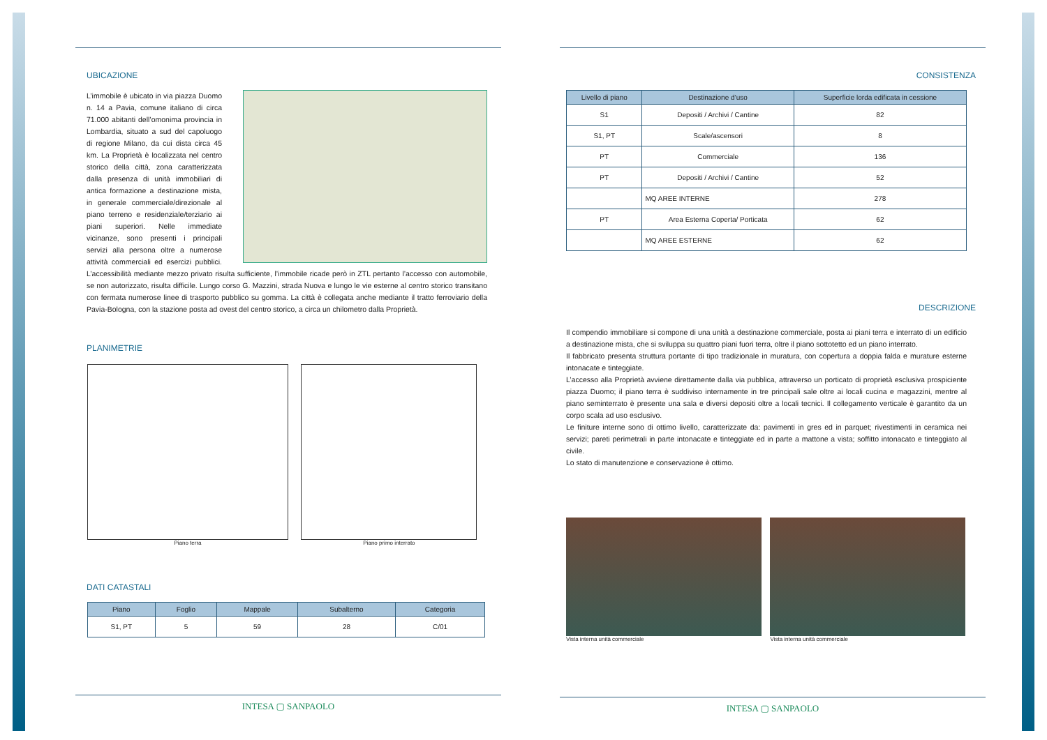UBICAZIONE
L’immobile è ubicato in via piazza Duomo n. 14 a Pavia, comune italiano di circa 71.000 abitanti dell’omonima provincia in Lombardia, situato a sud del capoluogo di regione Milano, da cui dista circa 45 km. La Proprietà è localizzata nel centro storico della città, zona caratterizzata dalla presenza di unità immobiliari di antica formazione a destinazione mista, in generale commerciale/direzionale al piano terreno e residenziale/terziario ai piani superiori. Nelle immediate vicinanze, sono presenti i principali servizi alla persona oltre a numerose attività commerciali ed esercizi pubblici. L’accessibilità mediante mezzo privato risulta sufficiente, l’immobile ricade però in ZTL pertanto l’accesso con automobile, se non autorizzato, risulta difficile. Lungo corso G. Mazzini, strada Nuova e lungo le vie esterne al centro storico transitano con fermata numerose linee di trasporto pubblico su gomma. La città è collegata anche mediante il tratto ferroviario della Pavia-Bologna, con la stazione posta ad ovest del centro storico, a circa un chilometro dalla Proprietà.
PLANIMETRIE
Piano terra Piano primo interrato
DATI CATASTALI
| Piano | Foglio | Mappale | Subalterno | Categoria |
| --- | --- | --- | --- | --- |
| S1, PT | 5 | 59 | 28 | C/01 |
INTESA ▢ SANPAOLO
CONSISTENZA
| Livello di piano | Destinazione d’uso | Superficie lorda edificata in cessione |
| --- | --- | --- |
| S1 | Depositi / Archivi / Cantine | 82 |
| S1, PT | Scale/ascensori | 8 |
| PT | Commerciale | 136 |
| PT | Depositi / Archivi / Cantine | 52 |
| | MQ AREE INTERNE | 278 |
| PT | Area Esterna Coperta/ Porticata | 62 |
| | MQ AREE ESTERNE | 62 |
DESCRIZIONE
Il compendio immobiliare si compone di una unità a destinazione commerciale, posta ai piani terra e interrato di un edificio a destinazione mista, che si sviluppa su quattro piani fuori terra, oltre il piano sottotetto ed un piano interrato.
Il fabbricato presenta struttura portante di tipo tradizionale in muratura, con copertura a doppia falda e murature esterne intonacate e tinteggiate.
L’accesso alla Proprietà avviene direttamente dalla via pubblica, attraverso un porticato di proprietà esclusiva prospiciente piazza Duomo; il piano terra è suddiviso internamente in tre principali sale oltre ai locali cucina e magazzini, mentre al piano seminterrato è presente una sala e diversi depositi oltre a locali tecnici. Il collegamento verticale è garantito da un corpo scala ad uso esclusivo.
Le finiture interne sono di ottimo livello, caratterizzate da: pavimenti in gres ed in parquet; rivestimenti in ceramica nei servizi; pareti perimetrali in parte intonacate e tinteggiate ed in parte a mattone a vista; soffitto intonacato e tinteggiato al civile.
Lo stato di manutenzione e conservazione è ottimo.
Vista interna unità commerciale
Vista interna unità commerciale
INTESA ▢ SANPAOLO